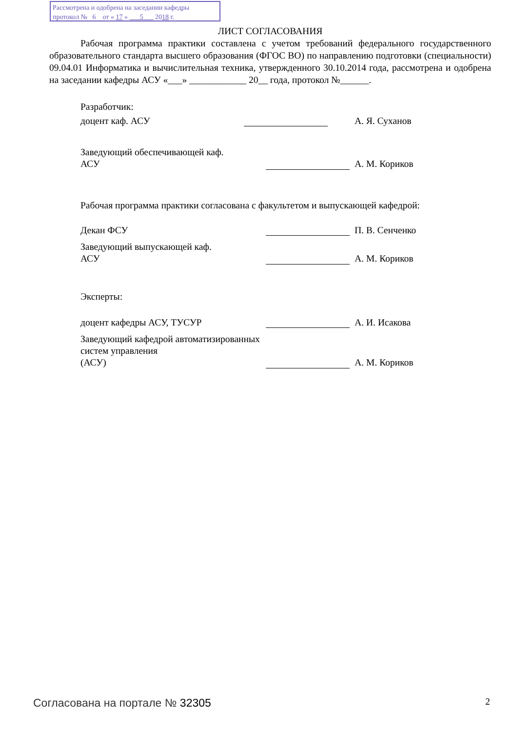Рассмотрена и одобрена на заседании кафедры
протокол № 6 от « 17 » 5 2018 г.
ЛИСТ СОГЛАСОВАНИЯ
Рабочая программа практики составлена с учетом требований федерального государственного образовательного стандарта высшего образования (ФГОС ВО) по направлению подготовки (специальности) 09.04.01 Информатика и вычислительная техника, утвержденного 30.10.2014 года, рассмотрена и одобрена на заседании кафедры АСУ «___» ____________ 20__ года, протокол №______.
Разработчик:
доцент каф. АСУ А. Я. Суханов
Заведующий обеспечивающей каф.
АСУ А. М. Кориков
Рабочая программа практики согласована с факультетом и выпускающей кафедрой:
Декан ФСУ П. В. Сенченко
Заведующий выпускающей каф.
АСУ А. М. Кориков
Эксперты:
доцент кафедры АСУ, ТУСУР А. И. Исакова
Заведующий кафедрой автоматизированных систем управления
(АСУ) А. М. Кориков
Согласована на портале № 32305 2